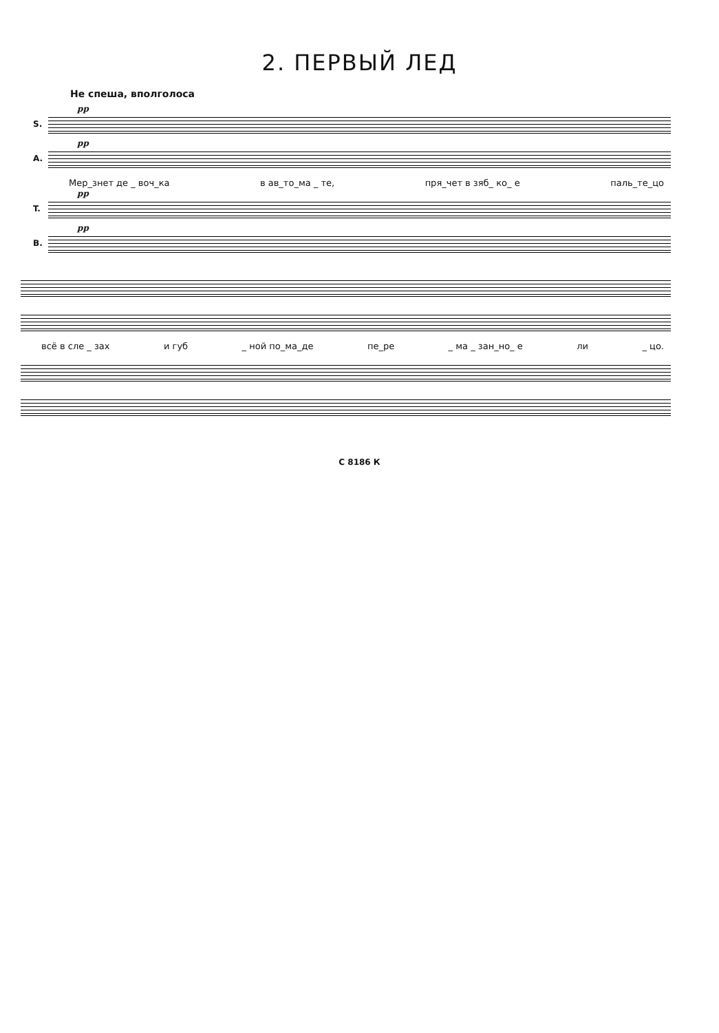2. ПЕРВЫЙ ЛЕД
Не спеша, вполголоса
S.
pp
A.
pp
Мер_знет де _ воч_ка в ав_то_ма _ те, пря_чет в зяб_ ко_ е паль_те_цо
T.
pp
B.
pp
всё в сле _ зах и губ _ ной по_ма_де пе_ре _ ма _ зан_но_ е ли _ цо.
С 8186 К